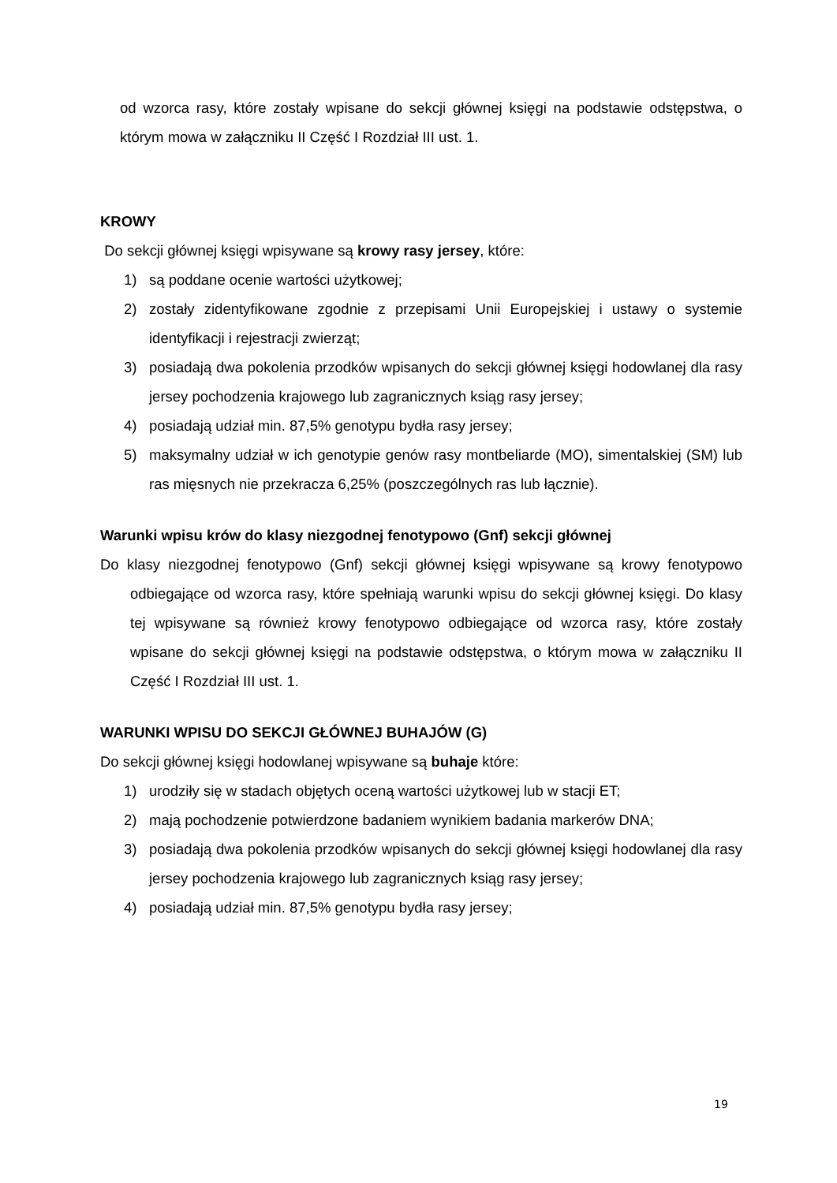od wzorca rasy, które zostały wpisane do sekcji głównej księgi na podstawie odstępstwa, o którym mowa w załączniku II Część I Rozdział III ust. 1.
KROWY
Do sekcji głównej księgi wpisywane są krowy rasy jersey, które:
1) są poddane ocenie wartości użytkowej;
2) zostały zidentyfikowane zgodnie z przepisami Unii Europejskiej i ustawy o systemie identyfikacji i rejestracji zwierząt;
3) posiadają dwa pokolenia przodków wpisanych do sekcji głównej księgi hodowlanej dla rasy jersey pochodzenia krajowego lub zagranicznych ksiąg rasy jersey;
4) posiadają udział min. 87,5% genotypu bydła rasy jersey;
5) maksymalny udział w ich genotypie genów rasy montbeliarde (MO), simentalskiej (SM) lub ras mięsnych nie przekracza 6,25% (poszczególnych ras lub łącznie).
Warunki wpisu krów do klasy niezgodnej fenotypowo (Gnf) sekcji głównej
Do klasy niezgodnej fenotypowo (Gnf) sekcji głównej księgi wpisywane są krowy fenotypowo odbiegające od wzorca rasy, które spełniają warunki wpisu do sekcji głównej księgi. Do klasy tej wpisywane są również krowy fenotypowo odbiegające od wzorca rasy, które zostały wpisane do sekcji głównej księgi na podstawie odstępstwa, o którym mowa w załączniku II Część I Rozdział III ust. 1.
WARUNKI WPISU DO SEKCJI GŁÓWNEJ BUHAJÓW (G)
Do sekcji głównej księgi hodowlanej wpisywane są buhaje które:
1) urodziły się w stadach objętych oceną wartości użytkowej lub w stacji ET;
2) mają pochodzenie potwierdzone badaniem wynikiem badania markerów DNA;
3) posiadają dwa pokolenia przodków wpisanych do sekcji głównej księgi hodowlanej dla rasy jersey pochodzenia krajowego lub zagranicznych ksiąg rasy jersey;
4) posiadają udział min. 87,5% genotypu bydła rasy jersey;
19